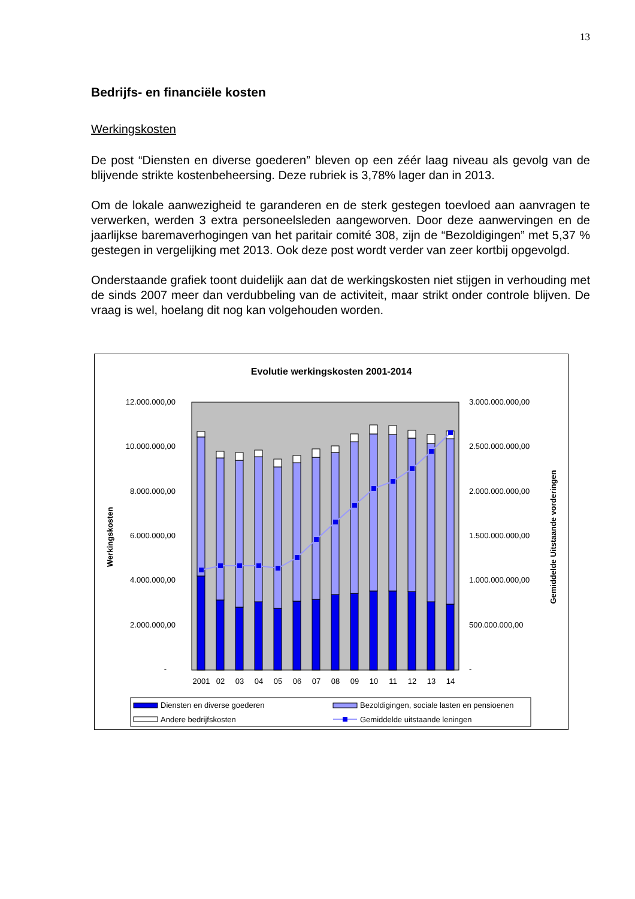13
Bedrijfs- en financiële kosten
Werkingskosten
De post “Diensten en diverse goederen” bleven op een zéér laag niveau als gevolg van de blijvende strikte kostenbeheersing. Deze rubriek is 3,78% lager dan in 2013.
Om de lokale aanwezigheid te garanderen en de sterk gestegen toevloed aan aanvragen te verwerken, werden 3 extra personeelsleden aangeworven. Door deze aanwervingen en de jaarlijkse baremaverhogingen van het paritair comité 308, zijn de “Bezoldigingen” met 5,37 % gestegen in vergelijking met 2013. Ook deze post wordt verder van zeer kortbij opgevolgd.
Onderstaande grafiek toont duidelijk aan dat de werkingskosten niet stijgen in verhouding met de sinds 2007 meer dan verdubbeling van de activiteit, maar strikt onder controle blijven. De vraag is wel, hoelang dit nog kan volgehouden worden.
Evolutie werkingskosten 2001-2014
12.000.000,00
10.000.000,00
8.000.000,00
6.000.000,00
4.000.000,00
2.000.000,00
-
3.000.000.000,00
2.500.000.000,00
2.000.000.000,00
1.500.000.000,00
1.000.000.000,00
500.000.000,00
-
Werkingskosten
Gemiddelde Uitstaande vorderingen
2001
02
03
04
05
06
07
08
09
10
11
12
13
14
Diensten en diverse goederen
Bezoldigingen, sociale lasten en pensioenen
Andere bedrijfskosten
Gemiddelde uitstaande leningen